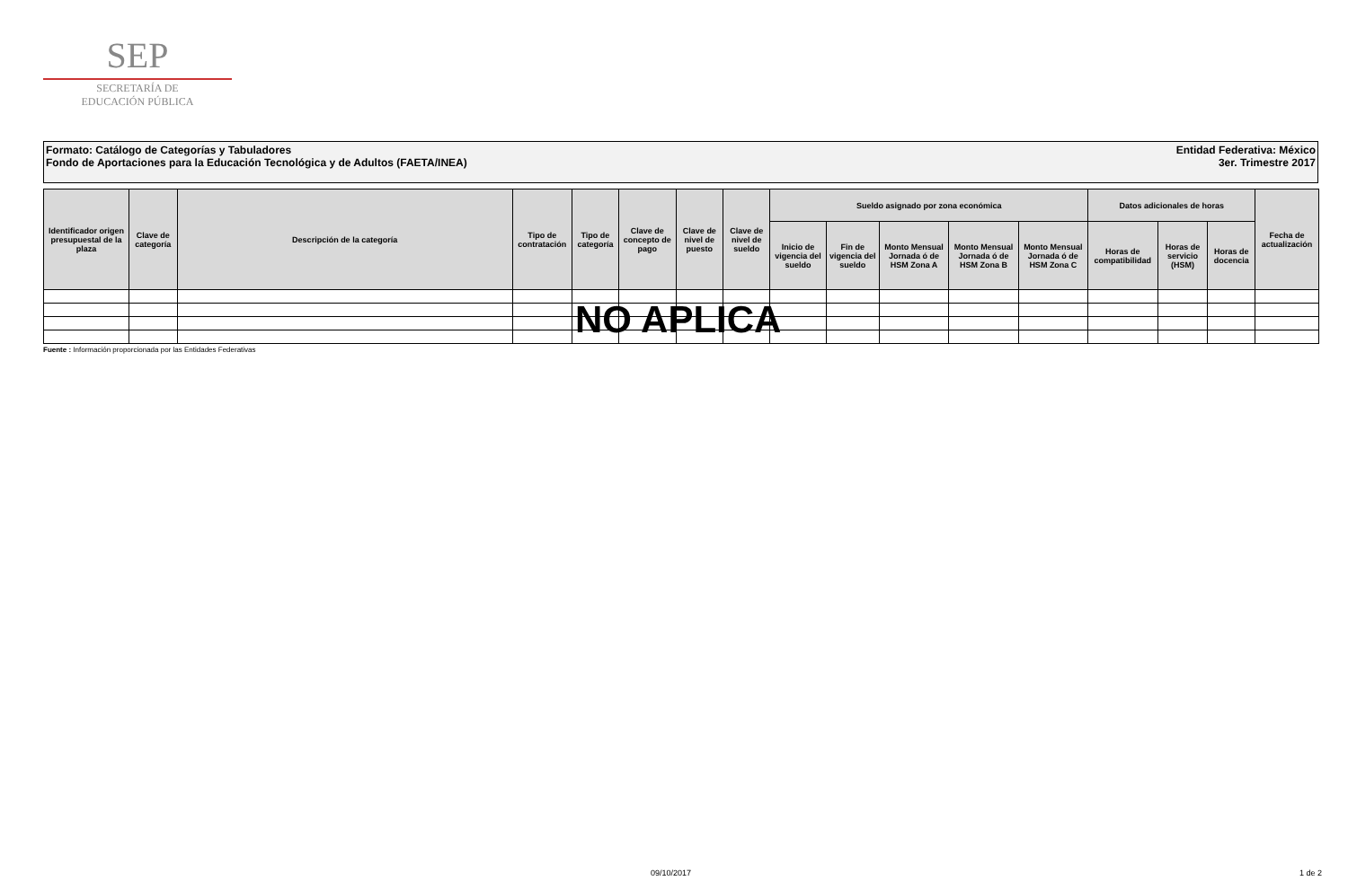SEP
SECRETARÍA DE
EDUCACIÓN PÚBLICA
Formato: Catálogo de Categorías y Tabuladores
Fondo de Aportaciones para la Educación Tecnológica y de Adultos (FAETA/INEA)
Entidad Federativa: México
3er. Trimestre 2017
| Identificador origen presupuestal de la plaza | Clave de categoría | Descripción de la categoría | Tipo de contratación | Tipo de categoría | Clave de concepto de pago | Clave de nivel de puesto | Clave de nivel de sueldo | Sueldo asignado por zona económica | | | | | Datos adicionales de horas | | | Fecha de actualización |
| --- | --- | --- | --- | --- | --- | --- | --- | --- | --- | --- | --- | --- | --- | --- | --- | --- |
| | | | | | | | | Inicio de vigencia del sueldo | Fin de vigencia del sueldo | Monto Mensual Jornada ó de HSM Zona A | Monto Mensual Jornada ó de HSM Zona B | Monto Mensual Jornada ó de HSM Zona C | Horas de compatibilidad | Horas de servicio (HSM) | Horas de docencia | |
Fuente : Información proporcionada por las Entidades Federativas
NO APLICA
09/10/2017 1 de 2